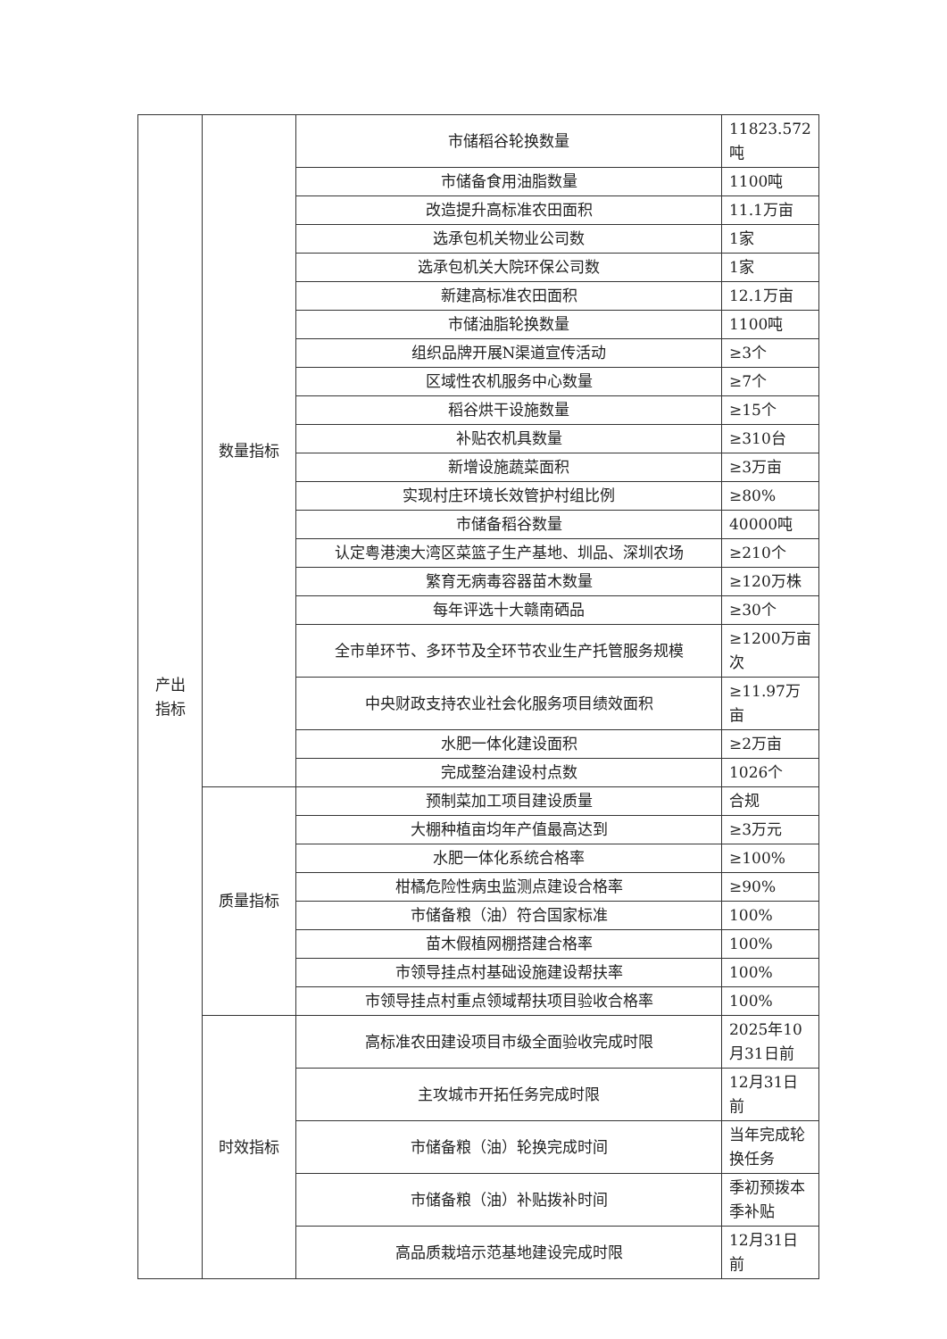| 产出 指标 | 数量指标 | 市储稻谷轮换数量 | 11823.572吨 |
| | | 市储备食用油脂数量 | 1100吨 |
| | | 改造提升高标准农田面积 | 11.1万亩 |
| | | 选承包机关物业公司数 | 1家 |
| | | 选承包机关大院环保公司数 | 1家 |
| | | 新建高标准农田面积 | 12.1万亩 |
| | | 市储油脂轮换数量 | 1100吨 |
| | | 组织品牌开展N渠道宣传活动 | ≥3个 |
| | | 区域性农机服务中心数量 | ≥7个 |
| | | 稻谷烘干设施数量 | ≥15个 |
| | | 补贴农机具数量 | ≥310台 |
| | | 新增设施蔬菜面积 | ≥3万亩 |
| | | 实现村庄环境长效管护村组比例 | ≥80% |
| | | 市储备稻谷数量 | 40000吨 |
| | | 认定粤港澳大湾区菜篮子生产基地、圳品、深圳农场 | ≥210个 |
| | | 繁育无病毒容器苗木数量 | ≥120万株 |
| | | 每年评选十大赣南硒品 | ≥30个 |
| | | 全市单环节、多环节及全环节农业生产托管服务规模 | ≥1200万亩次 |
| | | 中央财政支持农业社会化服务项目绩效面积 | ≥11.97万亩 |
| | | 水肥一体化建设面积 | ≥2万亩 |
| | | 完成整治建设村点数 | 1026个 |
| | 质量指标 | 预制菜加工项目建设质量 | 合规 |
| | | 大棚种植亩均年产值最高达到 | ≥3万元 |
| | | 水肥一体化系统合格率 | ≥100% |
| | | 柑橘危险性病虫监测点建设合格率 | ≥90% |
| | | 市储备粮（油）符合国家标准 | 100% |
| | | 苗木假植网棚搭建合格率 | 100% |
| | | 市领导挂点村基础设施建设帮扶率 | 100% |
| | | 市领导挂点村重点领域帮扶项目验收合格率 | 100% |
| | 时效指标 | 高标准农田建设项目市级全面验收完成时限 | 2025年10月31日前 |
| | | 主攻城市开拓任务完成时限 | 12月31日前 |
| | | 市储备粮（油）轮换完成时间 | 当年完成轮换任务 |
| | | 市储备粮（油）补贴拨补时间 | 季初预拨本季补贴 |
| | | 高品质栽培示范基地建设完成时限 | 12月31日前 |